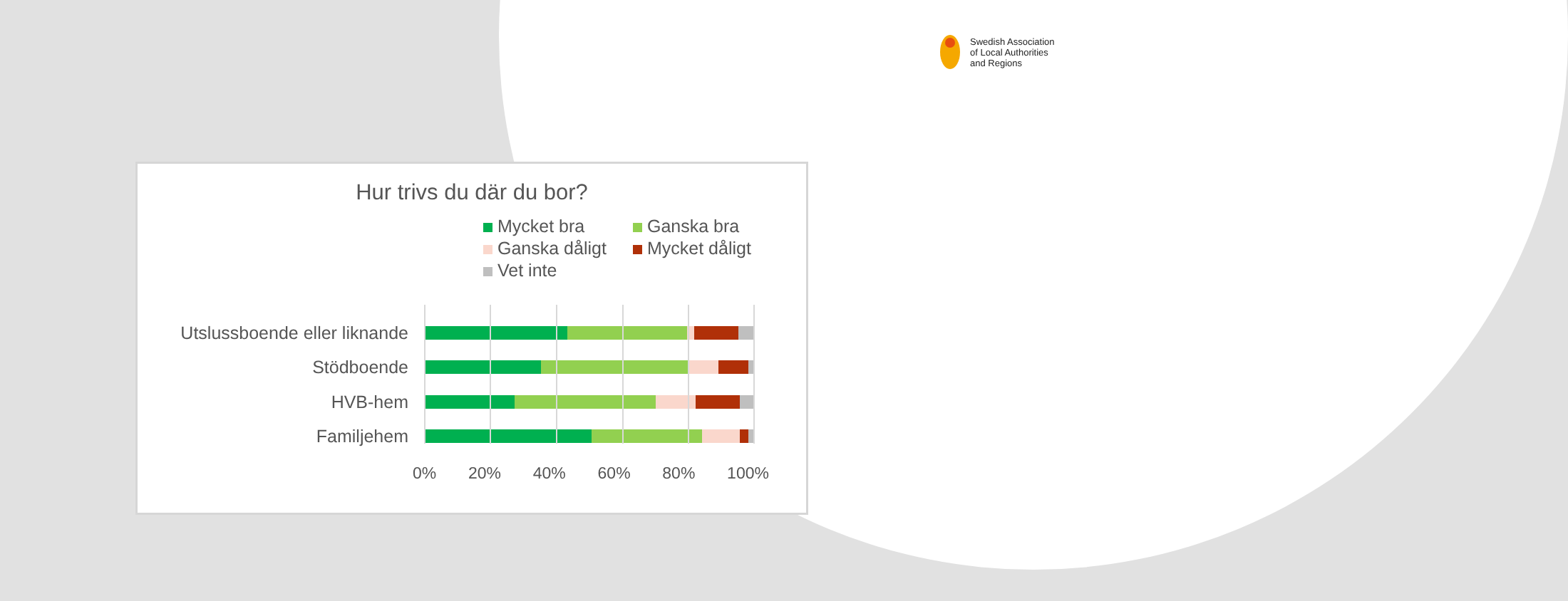Swedish Association
of Local Authorities
and Regions
Hur trivs du där du bor?
Mycket bra Ganska bra Ganska dåligt Mycket dåligt Vet inte
Utslussboende eller liknande
Stödboende
HVB-hem
Familjehem
0% 20% 40% 60% 80% 100%